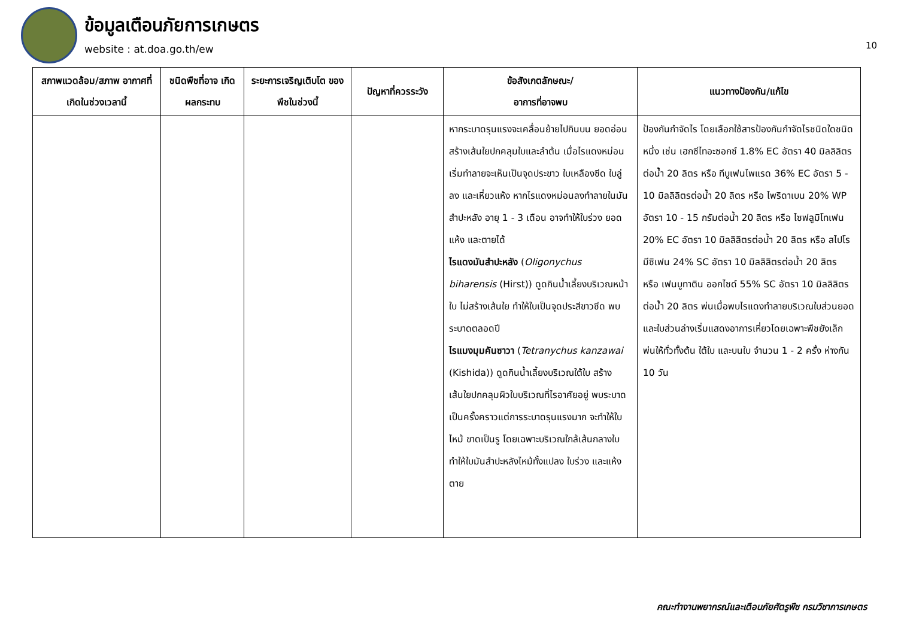ข้อมูลเตือนภัยการเกษตร
website : at.doa.go.th/ew
10
| สภาพแวดล้อม/สภาพ อากาศที่เกิดในช่วงเวลานี้ | ชนิดพืชที่อาจ เกิดผลกระทบ | ระยะการเจริญเติบโต ของพืชในช่วงนี้ | ปัญหาที่ควรระวัง | ข้อสังเกตลักษณะ/ อาการที่อาจพบ | แนวทางป้องกัน/แก้ไข |
| --- | --- | --- | --- | --- | --- |
| | | | | หากระบาดรุนแรงจะเคลื่อนย้ายไปกินบน ยอดอ่อน สร้างเส้นใยปกคลุมใบและลำต้น เมื่อไรแดงหม่อนเริ่มทำลายจะเห็นเป็นจุดประขาว ใบเหลืองซีด ใบลู่ลง และเหี่ยวแห้ง หากไรแดงหม่อนลงทำลายในมันสำปะหลัง อายุ 1 - 3 เดือน อาจทำให้ใบร่วง ยอดแห้ง และตายได้ ไรแดงมันสำปะหลัง ( Oligonychus biharensis (Hirst)) ดูดกินน้ำเลี้ยงบริเวณหน้าใบ ไม่สร้างเส้นใย ทำให้ใบเป็นจุดประสีขาวซีด พบระบาดตลอดปี ไรแมงมุมคันซาวา ( Tetranychus kanzawai (Kishida)) ดูดกินน้ำเลี้ยงบริเวณใต้ใบ สร้างเส้นใยปกคลุมผิวใบบริเวณที่ไรอาศัยอยู่ พบระบาดเป็นครั้งคราวแต่การระบาดรุนแรงมาก จะทำให้ใบไหม้ ขาดเป็นรู โดยเฉพาะบริเวณใกล้เส้นกลางใบ ทำให้ใบมันสำปะหลังไหม้ทั้งแปลง ใบร่วง และแห้งตาย | ป้องกันกำจัดไร โดยเลือกใช้สารป้องกันกำจัดไรชนิดใดชนิดหนึ่ง เช่น เฮกซีไทอะซอกซ์ 1.8% EC อัตรา 40 มิลลิลิตรต่อน้ำ 20 ลิตร หรือ ทีบูเฟนไพแรด 36% EC อัตรา 5 - 10 มิลลิลิตรต่อน้ำ 20 ลิตร หรือ ไพริดาเบน 20% WP อัตรา 10 - 15 กรัมต่อน้ำ 20 ลิตร หรือ ไซฟลูมิโทเฟน 20% EC อัตรา 10 มิลลิลิตรต่อน้ำ 20 ลิตร หรือ สไปโรมีซิเฟน 24% SC อัตรา 10 มิลลิลิตรต่อน้ำ 20 ลิตร หรือ เฟนบูทาติน ออกไซด์ 55% SC อัตรา 10 มิลลิลิตรต่อน้ำ 20 ลิตร พ่นเมื่อพบไรแดงทำลายบริเวณใบส่วนยอด และใบส่วนล่างเริ่มแสดงอาการเหี่ยวโดยเฉพาะพืชยังเล็ก พ่นให้ทั่วทั้งต้น ใต้ใบ และบนใบ จำนวน 1 - 2 ครั้ง ห่างกัน 10 วัน |
คณะทำงานพยากรณ์และเตือนภัยศัตรูพืช กรมวิชาการเกษตร